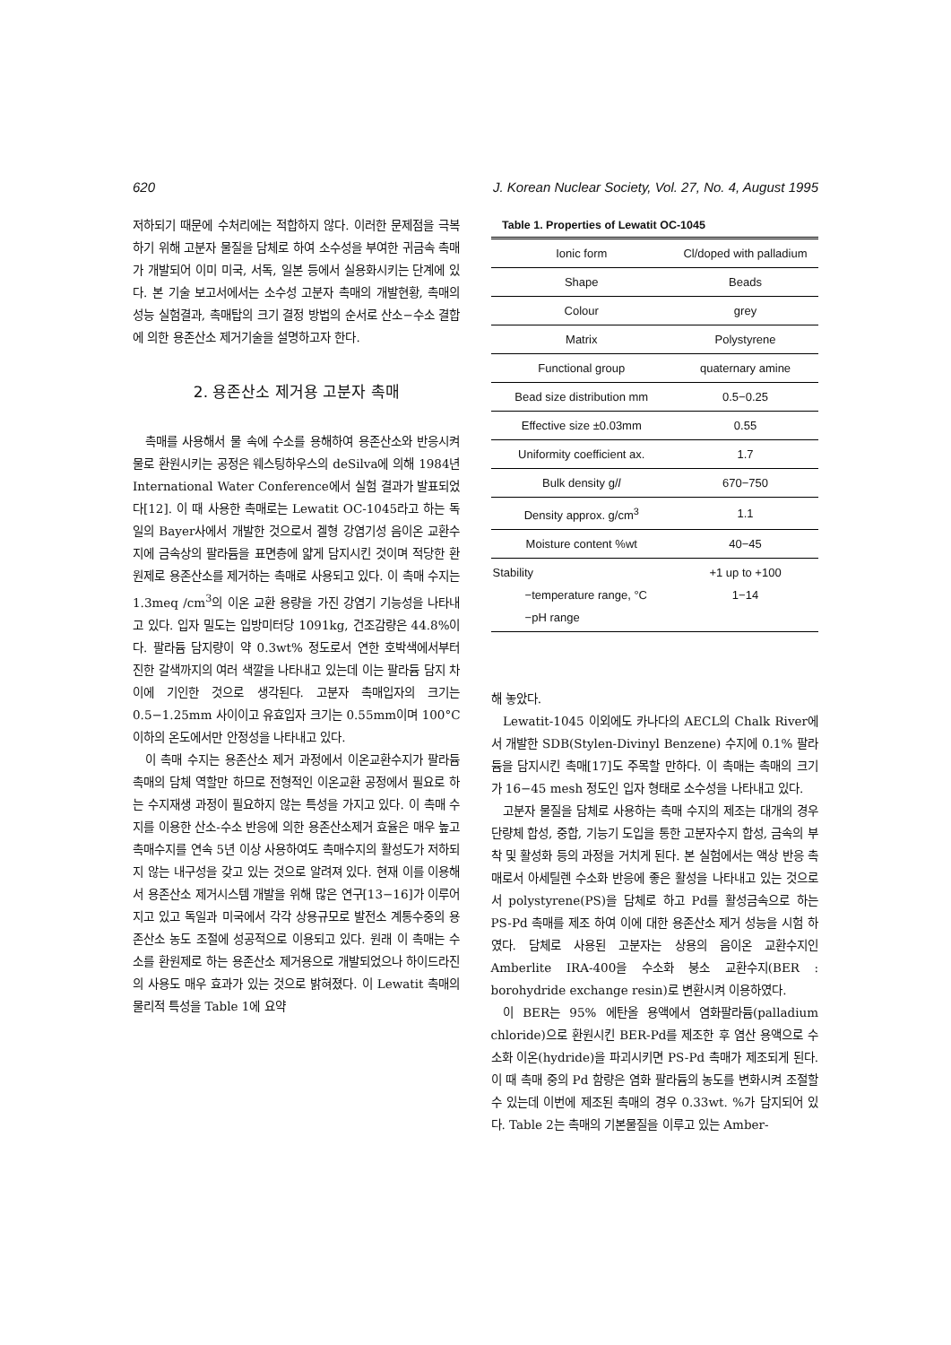620 J. Korean Nuclear Society, Vol. 27, No. 4, August 1995
저하되기 때문에 수처리에는 적합하지 않다. 이러한 문제점을 극복하기 위해 고분자 물질을 담체로 하여 소수성을 부여한 귀금속 촉매가 개발되어 이미 미국, 서독, 일본 등에서 실용화시키는 단계에 있다. 본 기술 보고서에서는 소수성 고분자 촉매의 개발현황, 촉매의 성능 실험결과, 촉매탑의 크기 결정 방법의 순서로 산소−수소 결합에 의한 용존산소 제거기술을 설명하고자 한다.
2. 용존산소 제거용 고분자 촉매
촉매를 사용해서 물 속에 수소를 용해하여 용존산소와 반응시켜 물로 환원시키는 공정은 웨스팅하우스의 deSilva에 의해 1984년 International Water Conference에서 실험 결과가 발표되었다[12]. 이 때 사용한 촉매로는 Lewatit OC-1045라고 하는 독일의 Bayer사에서 개발한 것으로서 겔형 강염기성 음이온 교환수지에 금속상의 팔라듐을 표면층에 얇게 담지시킨 것이며 적당한 환원제로 용존산소를 제거하는 촉매로 사용되고 있다. 이 촉매 수지는 1.3meq /cm<sup>3</sup>의 이온 교환 용량을 가진 강염기 기능성을 나타내고 있다. 입자 밀도는 입방미터당 1091kg, 건조감량은 44.8%이다. 팔라듐 담지량이 약 0.3wt% 정도로서 연한 호박색에서부터 진한 갈색까지의 여러 색깔을 나타내고 있는데 이는 팔라듐 담지 차이에 기인한 것으로 생각된다. 고분자 촉매입자의 크기는 0.5−1.25mm 사이이고 유효입자 크기는 0.55mm이며 100°C이하의 온도에서만 안정성을 나타내고 있다.
이 촉매 수지는 용존산소 제거 과정에서 이온교환수지가 팔라듐 촉매의 담체 역할만 하므로 전형적인 이온교환 공정에서 필요로 하는 수지재생 과정이 필요하지 않는 특성을 가지고 있다. 이 촉매 수지를 이용한 산소-수소 반응에 의한 용존산소제거 효율은 매우 높고 촉매수지를 연속 5년 이상 사용하여도 촉매수지의 활성도가 저하되지 않는 내구성을 갖고 있는 것으로 알려져 있다. 현재 이를 이용해서 용존산소 제거시스템 개발을 위해 많은 연구[13−16]가 이루어지고 있고 독일과 미국에서 각각 상용규모로 발전소 계통수중의 용존산소 농도 조절에 성공적으로 이용되고 있다. 원래 이 촉매는 수소를 환원제로 하는 용존산소 제거용으로 개발되었으나 하이드라진의 사용도 매우 효과가 있는 것으로 밝혀졌다. 이 Lewatit 촉매의 물리적 특성을 Table 1에 요약
Table 1. Properties of Lewatit OC-1045
| Ionic form | Cl/doped with palladium |
| Shape | Beads |
| Colour | grey |
| Matrix | Polystyrene |
| Functional group | quaternary amine |
| Bead size distribution mm | 0.5−0.25 |
| Effective size ±0.03mm | 0.55 |
| Uniformity coefficient ax. | 1.7 |
| Bulk density g/ l | 670−750 |
| Density approx. g/cm<sup>3</sup> | 1.1 |
| Moisture content %wt | 40−45 |
| Stability −temperature range, °C −pH range | +1 up to +100 1−14 |
해 놓았다.
Lewatit-1045 이외에도 카나다의 AECL의 Chalk River에서 개발한 SDB(Stylen-Divinyl Benzene) 수지에 0.1% 팔라듐을 담지시킨 촉매[17]도 주목할 만하다. 이 촉매는 촉매의 크기가 16−45 mesh 정도인 입자 형태로 소수성을 나타내고 있다.
고분자 물질을 담체로 사용하는 촉매 수지의 제조는 대개의 경우 단량체 합성, 중합, 기능기 도입을 통한 고분자수지 합성, 금속의 부착 및 활성화 등의 과정을 거치게 된다. 본 실험에서는 액상 반응 촉매로서 아세틸렌 수소화 반응에 좋은 활성을 나타내고 있는 것으로서 polystyrene(PS)을 담체로 하고 Pd를 활성금속으로 하는 PS-Pd 촉매를 제조 하여 이에 대한 용존산소 제거 성능을 시험 하였다. 담체로 사용된 고분자는 상용의 음이온 교환수지인 Amberlite IRA-400을 수소화 붕소 교환수지(BER : borohydride exchange resin)로 변환시켜 이용하였다.
이 BER는 95% 에탄올 용액에서 염화팔라듐(palladium chloride)으로 환원시킨 BER-Pd를 제조한 후 염산 용액으로 수소화 이온(hydride)을 파괴시키면 PS-Pd 촉매가 제조되게 된다. 이 때 촉매 중의 Pd 함량은 염화 팔라듐의 농도를 변화시켜 조절할 수 있는데 이번에 제조된 촉매의 경우 0.33wt. %가 담지되어 있다. Table 2는 촉매의 기본물질을 이루고 있는 Amber-